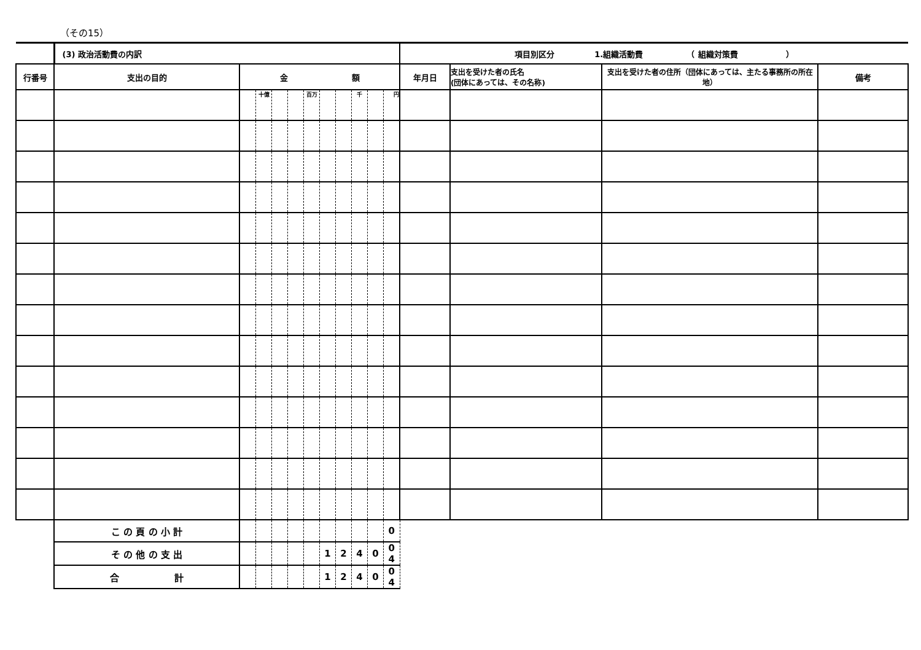（その15）
| | (3) 政治活動費の内訳 | | | | | | | | | | | 項目別区分 1.組織活動費 （ 組織対策費 ） | | | |
| 行番号 | 支出の目的 | 金 額 | | | | | | | | | | 年月日 | 支出を受けた者の氏名 (団体にあっては、その名称) | 支出を受けた者の住所（団体にあっては、主たる事務所の所在地） | 備考 |
| | | | 十億 | | | 百万 | | | 千 | | 円 | | | | |
| | こ の 頁 の 小 計 | | | | | | | | | | 0 | | | | |
| | そ の 他 の 支 出 | | | | | | 1 | 2 | 4 | 0 | 0 4 | | | | |
| | 合 計 | | | | | | 1 | 2 | 4 | 0 | 0 4 | | | | |